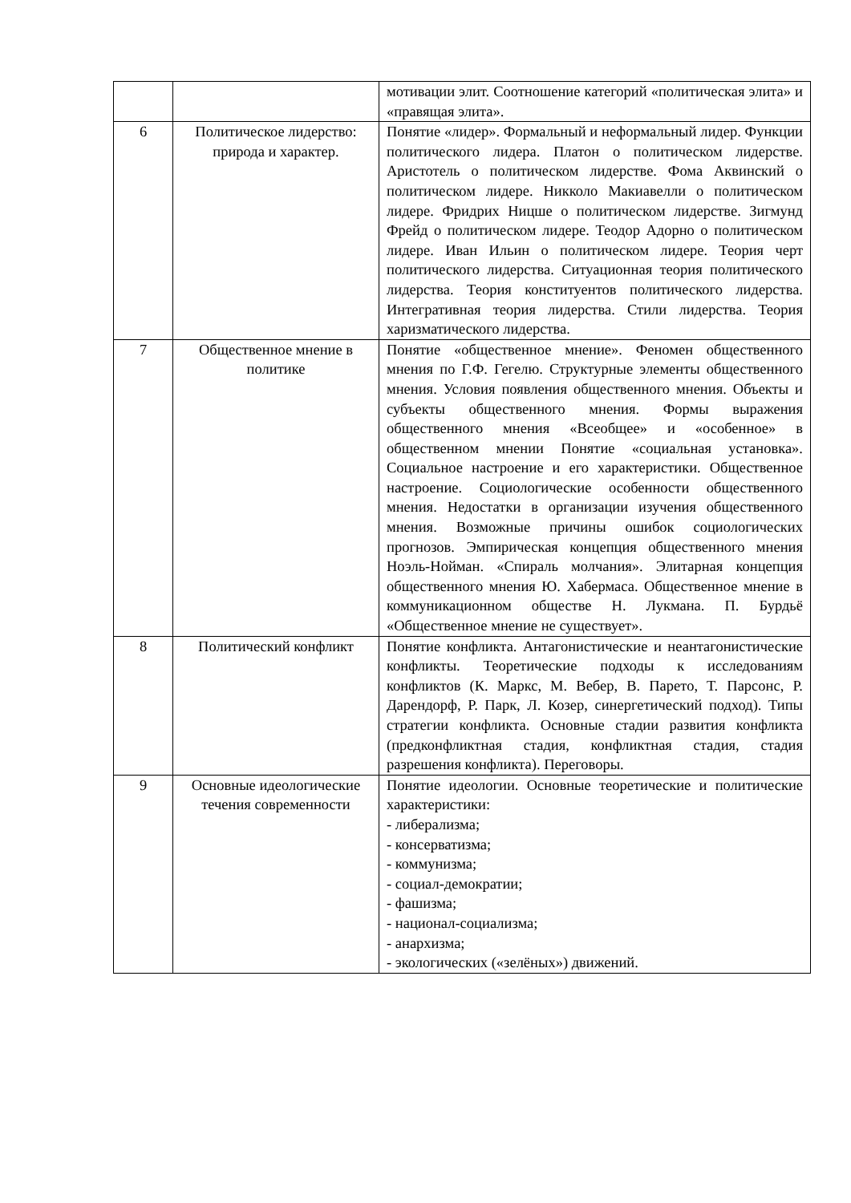| | | мотивации элит. Соотношение категорий «политическая элита» и «правящая элита». |
| 6 | Политическое лидерство: природа и характер. | Понятие «лидер». Формальный и неформальный лидер. Функции политического лидера. Платон о политическом лидерстве. Аристотель о политическом лидерстве. Фома Аквинский о политическом лидере. Никколо Макиавелли о политическом лидере. Фридрих Ницше о политическом лидерстве. Зигмунд Фрейд о политическом лидере. Теодор Адорно о политическом лидере. Иван Ильин о политическом лидере. Теория черт политического лидерства. Ситуационная теория политического лидерства. Теория конституентов политического лидерства. Интегративная теория лидерства. Стили лидерства. Теория харизматического лидерства. |
| 7 | Общественное мнение в политике | Понятие «общественное мнение». Феномен общественного мнения по Г.Ф. Гегелю. Структурные элементы общественного мнения. Условия появления общественного мнения. Объекты и субъекты общественного мнения. Формы выражения общественного мнения «Всеобщее» и «особенное» в общественном мнении Понятие «социальная установка». Социальное настроение и его характеристики. Общественное настроение. Социологические особенности общественного мнения. Недостатки в организации изучения общественного мнения. Возможные причины ошибок социологических прогнозов. Эмпирическая концепция общественного мнения Ноэль-Нойман. «Спираль молчания». Элитарная концепция общественного мнения Ю. Хабермаса. Общественное мнение в коммуникационном обществе Н. Лукмана. П. Бурдьё «Общественное мнение не существует». |
| 8 | Политический конфликт | Понятие конфликта. Антагонистические и неантагонистические конфликты. Теоретические подходы к исследованиям конфликтов (К. Маркс, М. Вебер, В. Парето, Т. Парсонс, Р. Дарендорф, Р. Парк, Л. Козер, синергетический подход). Типы стратегии конфликта. Основные стадии развития конфликта (предконфликтная стадия, конфликтная стадия, стадия разрешения конфликта). Переговоры. |
| 9 | Основные идеологические течения современности | Понятие идеологии. Основные теоретические и политические характеристики: - либерализма; - консерватизма; - коммунизма; - социал-демократии; - фашизма; - национал-социализма; - анархизма; - экологических («зелёных») движений. |